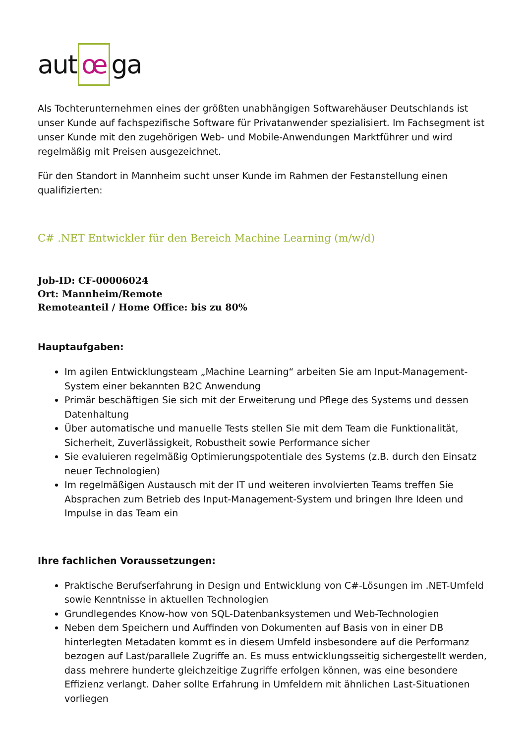aut œ ga
Als Tochterunternehmen eines der größten unabhängigen Softwarehäuser Deutschlands ist unser Kunde auf fachspezifische Software für Privatanwender spezialisiert. Im Fachsegment ist unser Kunde mit den zugehörigen Web- und Mobile-Anwendungen Marktführer und wird regelmäßig mit Preisen ausgezeichnet.
Für den Standort in Mannheim sucht unser Kunde im Rahmen der Festanstellung einen qualifizierten:
C# .NET Entwickler für den Bereich Machine Learning (m/w/d)
Job-ID: CF-00006024
Ort: Mannheim/Remote
Remoteanteil / Home Office: bis zu 80%
Hauptaufgaben:
Im agilen Entwicklungsteam „Machine Learning“ arbeiten Sie am Input-Management-System einer bekannten B2C Anwendung
Primär beschäftigen Sie sich mit der Erweiterung und Pflege des Systems und dessen Datenhaltung
Über automatische und manuelle Tests stellen Sie mit dem Team die Funktionalität, Sicherheit, Zuverlässigkeit, Robustheit sowie Performance sicher
Sie evaluieren regelmäßig Optimierungspotentiale des Systems (z.B. durch den Einsatz neuer Technologien)
Im regelmäßigen Austausch mit der IT und weiteren involvierten Teams treffen Sie Absprachen zum Betrieb des Input-Management-System und bringen Ihre Ideen und Impulse in das Team ein
Ihre fachlichen Voraussetzungen:
Praktische Berufserfahrung in Design und Entwicklung von C#-Lösungen im .NET-Umfeld sowie Kenntnisse in aktuellen Technologien
Grundlegendes Know-how von SQL-Datenbanksystemen und Web-Technologien
Neben dem Speichern und Auffinden von Dokumenten auf Basis von in einer DB hinterlegten Metadaten kommt es in diesem Umfeld insbesondere auf die Performanz bezogen auf Last/parallele Zugriffe an. Es muss entwicklungsseitig sichergestellt werden, dass mehrere hunderte gleichzeitige Zugriffe erfolgen können, was eine besondere Effizienz verlangt. Daher sollte Erfahrung in Umfeldern mit ähnlichen Last-Situationen vorliegen